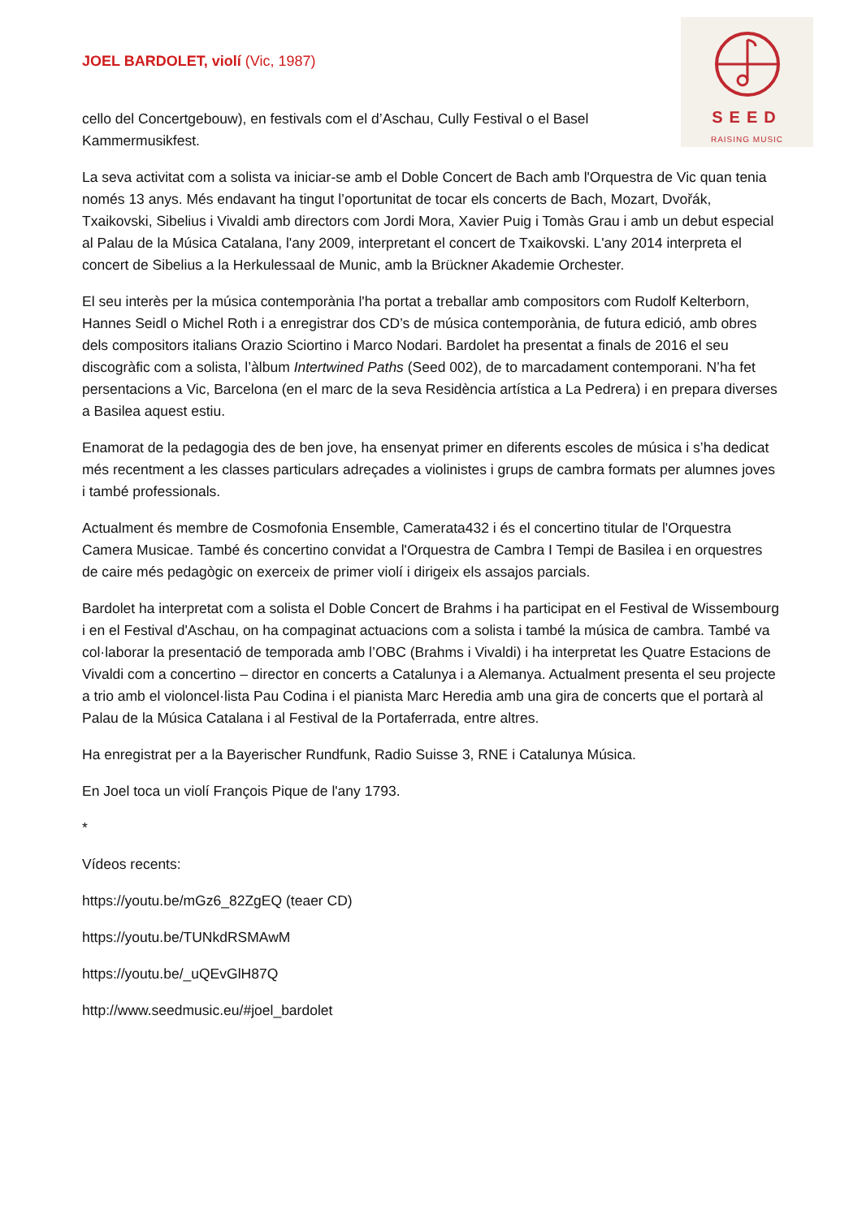SEED
RAISING MUSIC
JOEL BARDOLET, violí (Vic, 1987)
cello del Concertgebouw), en festivals com el d’Aschau, Cully Festival o el Basel Kammermusikfest.
La seva activitat com a solista va iniciar-se amb el Doble Concert de Bach amb l'Orquestra de Vic quan tenia només 13 anys. Més endavant ha tingut l’oportunitat de tocar els concerts de Bach, Mozart, Dvořák, Txaikovski, Sibelius i Vivaldi amb directors com Jordi Mora, Xavier Puig i Tomàs Grau i amb un debut especial al Palau de la Música Catalana, l'any 2009, interpretant el concert de Txaikovski. L'any 2014 interpreta el concert de Sibelius a la Herkulessaal de Munic, amb la Brückner Akademie Orchester.
El seu interès per la música contemporània l'ha portat a treballar amb compositors com Rudolf Kelterborn, Hannes Seidl o Michel Roth i a enregistrar dos CD’s de música contemporània, de futura edició, amb obres dels compositors italians Orazio Sciortino i Marco Nodari. Bardolet ha presentat a finals de 2016 el seu discogràfic com a solista, l’àlbum Intertwined Paths (Seed 002), de to marcadament contemporani. N’ha fet persentacions a Vic, Barcelona (en el marc de la seva Residència artística a La Pedrera) i en prepara diverses a Basilea aquest estiu.
Enamorat de la pedagogia des de ben jove, ha ensenyat primer en diferents escoles de música i s’ha dedicat més recentment a les classes particulars adreçades a violinistes i grups de cambra formats per alumnes joves i també professionals.
Actualment és membre de Cosmofonia Ensemble, Camerata432 i és el concertino titular de l'Orquestra Camera Musicae. També és concertino convidat a l'Orquestra de Cambra I Tempi de Basilea i en orquestres de caire més pedagògic on exerceix de primer violí i dirigeix els assajos parcials.
Bardolet ha interpretat com a solista el Doble Concert de Brahms i ha participat en el Festival de Wissembourg i en el Festival d'Aschau, on ha compaginat actuacions com a solista i també la música de cambra. També va col·laborar la presentació de temporada amb l’OBC (Brahms i Vivaldi) i ha interpretat les Quatre Estacions de Vivaldi com a concertino – director en concerts a Catalunya i a Alemanya. Actualment presenta el seu projecte a trio amb el violoncel·lista Pau Codina i el pianista Marc Heredia amb una gira de concerts que el portarà al Palau de la Música Catalana i al Festival de la Portaferrada, entre altres.
Ha enregistrat per a la Bayerischer Rundfunk, Radio Suisse 3, RNE i Catalunya Música.
En Joel toca un violí François Pique de l'any 1793.
*
Vídeos recents:
https://youtu.be/mGz6_82ZgEQ (teaer CD)
https://youtu.be/TUNkdRSMAwM
https://youtu.be/_uQEvGlH87Q
http://www.seedmusic.eu/#joel_bardolet